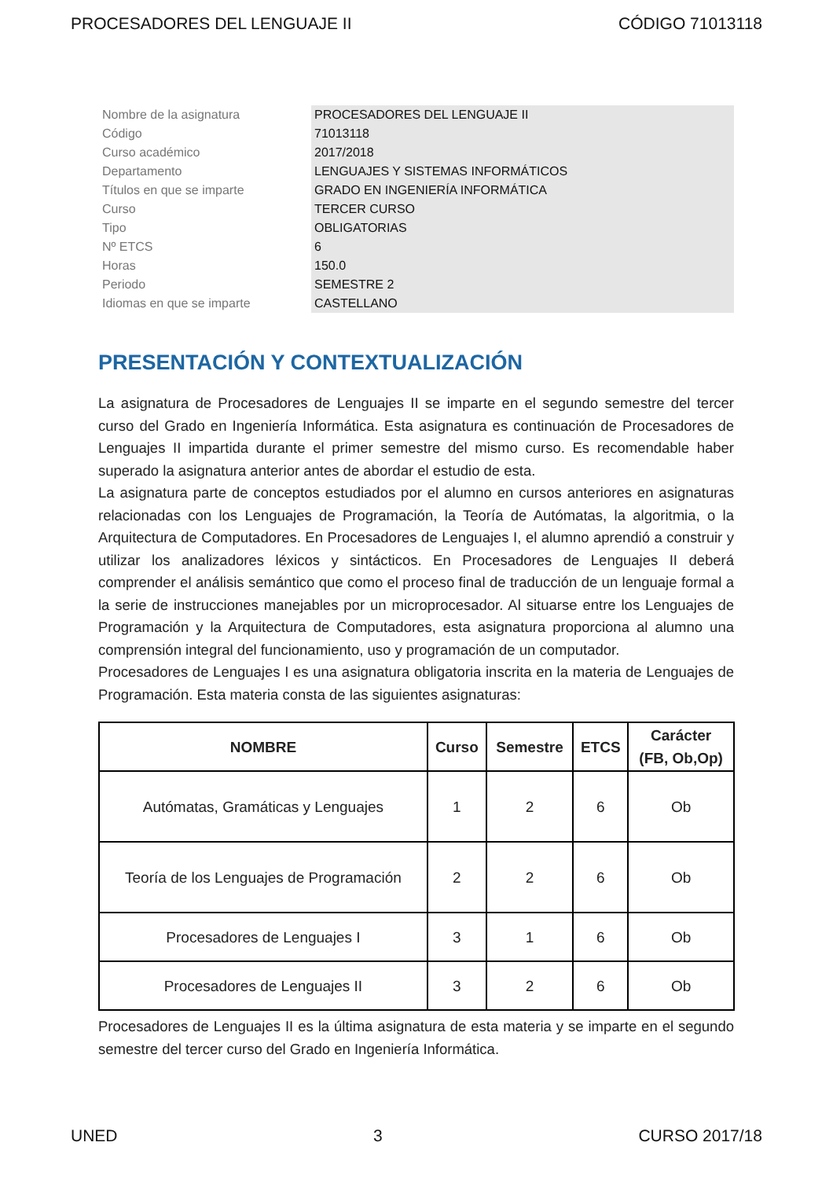PROCESADORES DEL LENGUAJE II CÓDIGO 71013118
| Nombre de la asignatura | PROCESADORES DEL LENGUAJE II |
| Código | 71013118 |
| Curso académico | 2017/2018 |
| Departamento | LENGUAJES Y SISTEMAS INFORMÁTICOS |
| Títulos en que se imparte | GRADO EN INGENIERÍA INFORMÁTICA |
| Curso | TERCER CURSO |
| Tipo | OBLIGATORIAS |
| Nº ETCS | 6 |
| Horas | 150.0 |
| Periodo | SEMESTRE 2 |
| Idiomas en que se imparte | CASTELLANO |
PRESENTACIÓN Y CONTEXTUALIZACIÓN
La asignatura de Procesadores de Lenguajes II se imparte en el segundo semestre del tercer curso del Grado en Ingeniería Informática. Esta asignatura es continuación de Procesadores de Lenguajes II impartida durante el primer semestre del mismo curso. Es recomendable haber superado la asignatura anterior antes de abordar el estudio de esta.
La asignatura parte de conceptos estudiados por el alumno en cursos anteriores en asignaturas relacionadas con los Lenguajes de Programación, la Teoría de Autómatas, la algoritmia, o la Arquitectura de Computadores. En Procesadores de Lenguajes I, el alumno aprendió a construir y utilizar los analizadores léxicos y sintácticos. En Procesadores de Lenguajes II deberá comprender el análisis semántico que como el proceso final de traducción de un lenguaje formal a la serie de instrucciones manejables por un microprocesador. Al situarse entre los Lenguajes de Programación y la Arquitectura de Computadores, esta asignatura proporciona al alumno una comprensión integral del funcionamiento, uso y programación de un computador.
Procesadores de Lenguajes I es una asignatura obligatoria inscrita en la materia de Lenguajes de Programación. Esta materia consta de las siguientes asignaturas:
| NOMBRE | Curso | Semestre | ETCS | Carácter (FB, Ob,Op) |
| --- | --- | --- | --- | --- |
| Autómatas, Gramáticas y Lenguajes | 1 | 2 | 6 | Ob |
| Teoría de los Lenguajes de Programación | 2 | 2 | 6 | Ob |
| Procesadores de Lenguajes I | 3 | 1 | 6 | Ob |
| Procesadores de Lenguajes II | 3 | 2 | 6 | Ob |
Procesadores de Lenguajes II es la última asignatura de esta materia y se imparte en el segundo semestre del tercer curso del Grado en Ingeniería Informática.
UNED 3 CURSO 2017/18